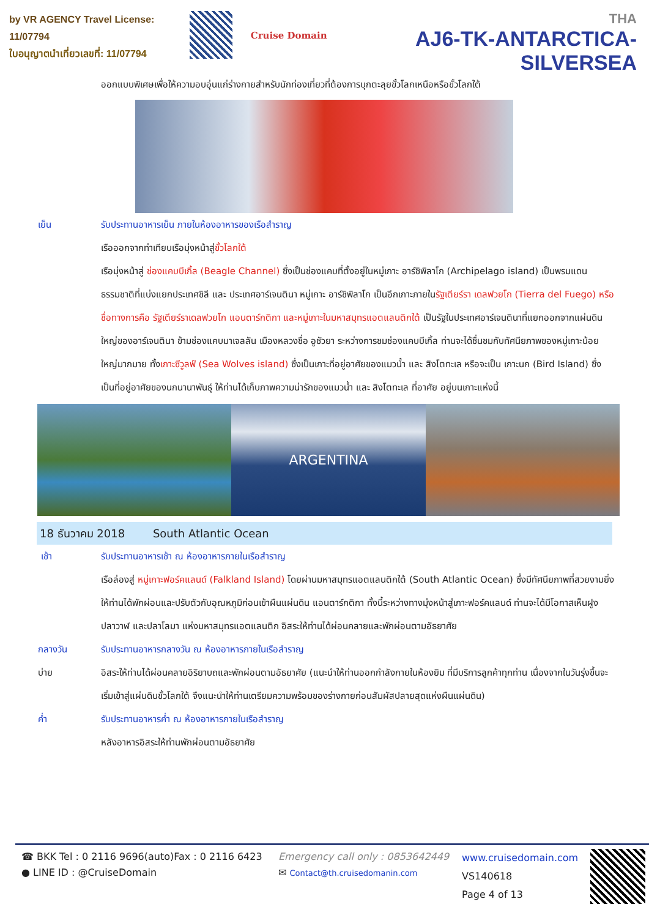by VR AGENCY Travel License: 11/07794
ใบอนุญาตนำเที่ยวเลขที่: 11/07794
Cruise Domain
THA
AJ6-TK-ANTARCTICA-SILVERSEA
ออกแบบพิเศษเพื่อให้ความอบอุ่นแก่ร่างกายสำหรับนักท่องเที่ยวที่ต้องการบุกตะลุยขั้วโลกเหนือหรือขั้วโลกใต้
เย็น รับประทานอาหารเย็น ภายในห้องอาหารของเรือสำราญ
เรือออกจากท่าเทียบเรือมุ่งหน้าสู่ขั้วโลกใต้
เรือมุ่งหน้าสู่ ช่องแคบบีเกิ้ล (Beagle Channel) ซึ่งเป็นช่องแคบที่ตั้งอยู่ในหมู่เกาะ อาร์ชิพิลาโก (Archipelago island) เป็นพรมแดนธรรมชาติที่แบ่งแยกประเทศชิลี และ ประเทศอาร์เจนตินา หมู่เกาะ อาร์ชิพิลาโก เป็นอีกเกาะภายในรัฐเตียร์รา เดลฟวยโก (Tierra del Fuego) หรือชื่อทางการคือ รัฐเตียร์ราเดลฟวยโก แอนตาร์กติกา และหมู่เกาะในมหาสมุทรแอตแลนติกใต้ เป็นรัฐในประเทศอาร์เจนตินาที่แยกออกจากแผ่นดินใหญ่ของอาร์เจนตินา ข้ามช่องแคบมาเจลลัน เมืองหลวงชื่อ อูชัวยา ระหว่างการชมช่องแคบบีเกิ้ล ท่านจะได้ชื่นชมกับทัศนียภาพของหมู่เกาะน้อย ใหญ่มากมาย ทั้งเกาะซีวูลฟ์ (Sea Wolves island) ซึ่งเป็นเกาะที่อยู่อาศัยของแมวน้ำ และ สิงโตทะเล หรือจะเป็น เกาะนก (Bird Island) ซึ่งเป็นที่อยู่อาศัยของนกนานาพันธุ์ ให้ท่านได้เก็บภาพความน่ารักของแมวน้ำ และ สิงโตทะเล ที่อาศัย อยู่บนเกาะแห่งนี้
ARGENTINA
18 ธันวาคม 2018 South Atlantic Ocean
เช้า รับประทานอาหารเช้า ณ ห้องอาหารภายในเรือสำราญ
เรือล่องสู่ หมู่เกาะฟอร์คแลนด์ (Falkland Island) โดยผ่านมหาสมุทรแอตแลนติกใต้ (South Atlantic Ocean) ซึ่งมีทัศนียภาพที่สวยงามยิ่ง ให้ท่านได้พักผ่อนและปรับตัวกับอุณหภูมิก่อนเข้าผืนแผ่นดิน แอนตาร์กติกา ทั้งนี้ระหว่างทางมุ่งหน้าสู่เกาะฟอร์คแลนด์ ท่านจะได้มีโอกาสเห็นฝูงปลาวาฬ และปลาโลมา แห่งมหาสมุทรแอตแลนติก อิสระให้ท่านได้ผ่อนคลายและพักผ่อนตามอัธยาศัย
กลางวัน รับประทานอาหารกลางวัน ณ ห้องอาหารภายในเรือสำราญ
บ่าย อิสระให้ท่านได้ผ่อนคลายอิริยาบถและพักผ่อนตามอัธยาศัย (แนะนำให้ท่านออกกำลังกายในห้องยิม ที่มีบริการลูกค้าทุกท่าน เนื่องจากในวันรุ่งขึ้นจะเริ่มเข้าสู่แผ่นดินขั้วโลกใต้ จึงแนะนำให้ท่านเตรียมความพร้อมของร่างกายก่อนสัมผัสปลายสุดแห่งผืนแผ่นดิน)
ค่ำ รับประทานอาหารค่ำ ณ ห้องอาหารภายในเรือสำราญ
หลังอาหารอิสระให้ท่านพักผ่อนตามอัธยาศัย
☎ BKK Tel : 0 2116 9696(auto)Fax : 0 2116 6423
● LINE ID : @CruiseDomain
Emergency call only : 0853642449
✉ Contact@th.cruisedomanin.com
www.cruisedomain.com
VS140618
Page 4 of 13